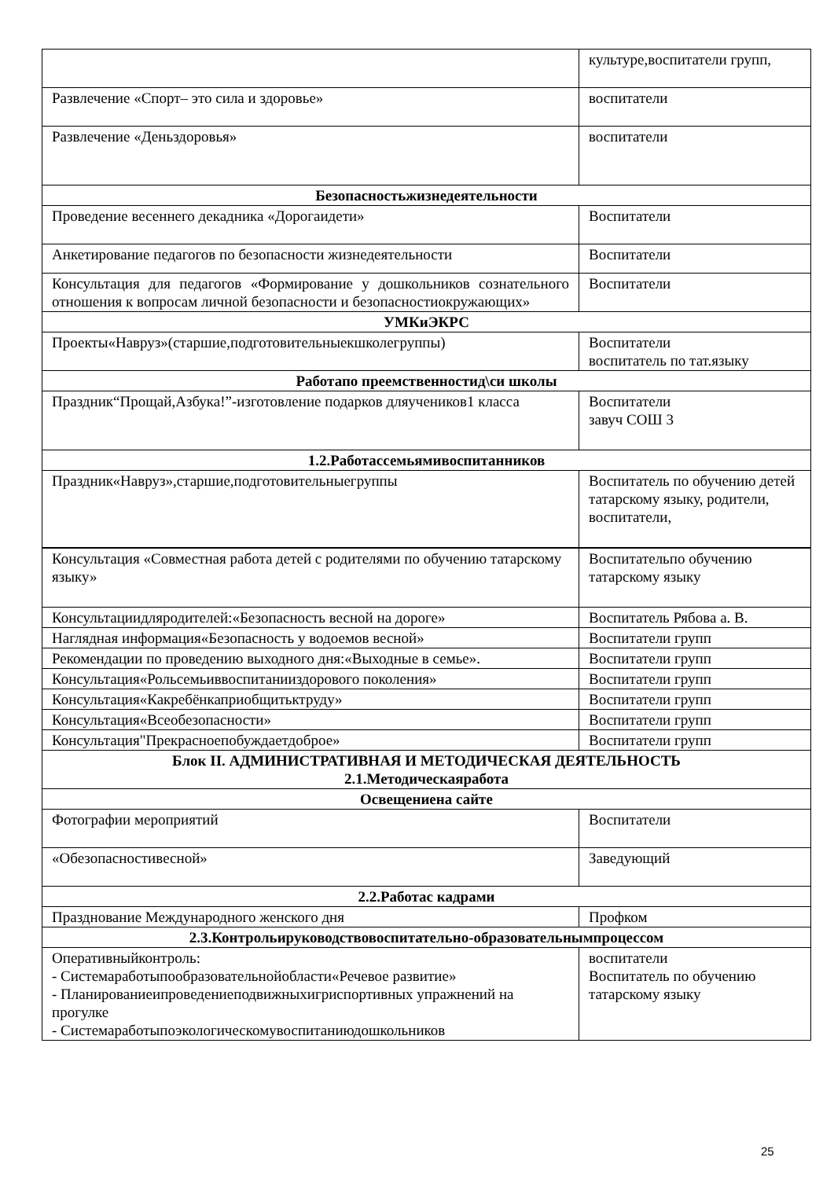| | культуре,воспитатели групп, |
| Развлечение «Спорт– это сила и здоровье» | воспитатели |
| Развлечение «Деньздоровья» | воспитатели |
| Безопасностьжизнедеятельности | |
| Проведение весеннего декадника «Дорогаидети» | Воспитатели |
| Анкетирование педагогов по безопасности жизнедеятельности | Воспитатели |
| Консультация для педагогов «Формирование у дошкольников сознательного отношения к вопросам личной безопасности и безопасностиокружающих» | Воспитатели |
| УМКиЭКРС | |
| Проекты«Навруз»(старшие,подготовительныекшколегруппы) | Воспитатели воспитатель по тат.языку |
| Работапо преемственностид\си школы | |
| Праздник“Прощай,Азбука!”-изготовление подарков дляучеников1 класса | Воспитатели завуч СОШ 3 |
| 1.2.Работассемьямивоспитанников | |
| Праздник«Навруз»,старшие,подготовительныегруппы | Воспитатель по обучению детей татарскому языку, родители, воспитатели, |
| Консультация «Совместная работа детей с родителями по обучению татарскому языку» | Воспитательпо обучению татарскому языку |
| Консультациидляродителей:«Безопасность весной на дороге» | Воспитатель Рябова а. В. |
| Наглядная информация«Безопасность у водоемов весной» | Воспитатели групп |
| Рекомендации по проведению выходного дня:«Выходные в семье». | Воспитатели групп |
| Консультация«Рольсемьиввоспитанииздорового поколения» | Воспитатели групп |
| Консультация«Какребёнкаприобщитьктруду» | Воспитатели групп |
| Консультация«Всеобезопасности» | Воспитатели групп |
| Консультация"Прекрасноепобуждаетдоброе» | Воспитатели групп |
| Блок II. АДМИНИСТРАТИВНАЯ И МЕТОДИЧЕСКАЯ ДЕЯТЕЛЬНОСТЬ 2.1.Методическаяработа | |
| Освещениена сайте | |
| Фотографии мероприятий | Воспитатели |
| «Обезопасностивесной» | Заведующий |
| 2.2.Работас кадрами | |
| Празднование Международного женского дня | Профком |
| 2.3.Контрольируководствовоспитательно-образовательнымпроцессом | |
| Оперативныйконтроль: - Системаработыпообразовательнойобласти«Речевое развитие» - Планированиеипроведениеподвижныхигриспортивных упражнений на прогулке - Системаработыпоэкологическомувоспитаниюдошкольников | воспитатели Воспитатель по обучению татарскому языку |
25